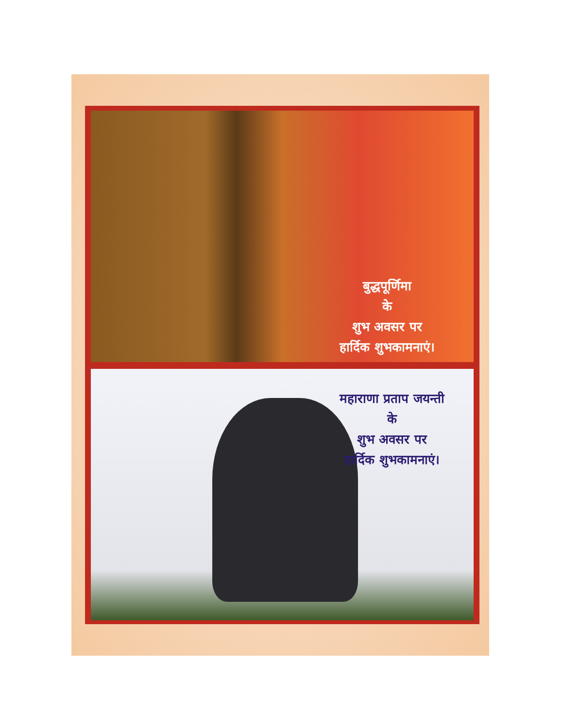बुद्धपूर्णिमा
के
शुभ अवसर पर
हार्दिक शुभकामनाएं।
महाराणा प्रताप जयन्ती
के
शुभ अवसर पर
हार्दिक शुभकामनाएं।